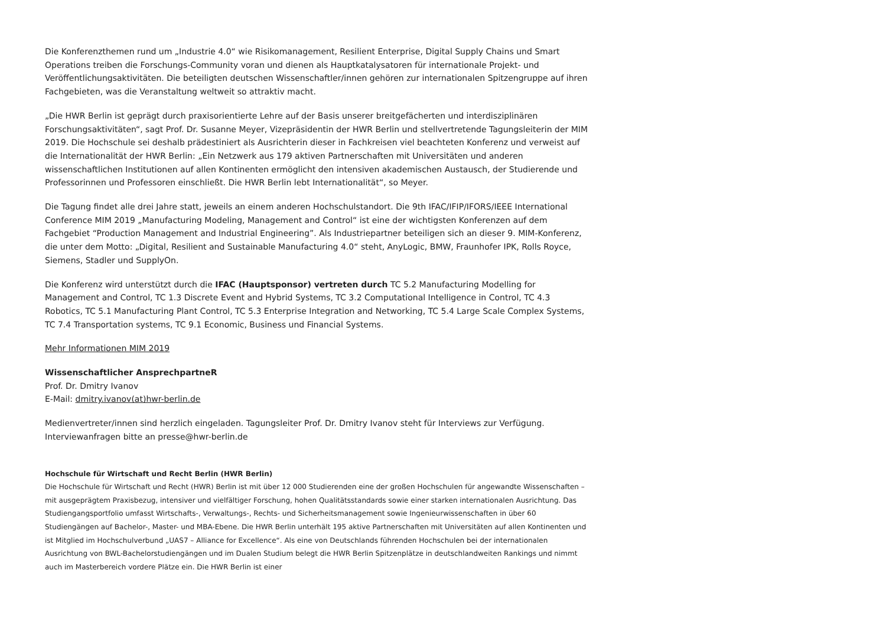Die Konferenzthemen rund um „Industrie 4.0“ wie Risikomanagement, Resilient Enterprise, Digital Supply Chains und Smart Operations treiben die Forschungs-Community voran und dienen als Hauptkatalysatoren für internationale Projekt- und Veröffentlichungsaktivitäten. Die beteiligten deutschen Wissenschaftler/innen gehören zur internationalen Spitzengruppe auf ihren Fachgebieten, was die Veranstaltung weltweit so attraktiv macht.
„Die HWR Berlin ist geprägt durch praxisorientierte Lehre auf der Basis unserer breitgefächerten und interdisziplinären Forschungsaktivitäten“, sagt Prof. Dr. Susanne Meyer, Vizepräsidentin der HWR Berlin und stellvertretende Tagungsleiterin der MIM 2019. Die Hochschule sei deshalb prädestiniert als Ausrichterin dieser in Fachkreisen viel beachteten Konferenz und verweist auf die Internationalität der HWR Berlin: „Ein Netzwerk aus 179 aktiven Partnerschaften mit Universitäten und anderen wissenschaftlichen Institutionen auf allen Kontinenten ermöglicht den intensiven akademischen Austausch, der Studierende und Professorinnen und Professoren einschließt. Die HWR Berlin lebt Internationalität“, so Meyer.
Die Tagung findet alle drei Jahre statt, jeweils an einem anderen Hochschulstandort. Die 9th IFAC/IFIP/IFORS/IEEE International Conference MIM 2019 „Manufacturing Modeling, Management and Control“ ist eine der wichtigsten Konferenzen auf dem Fachgebiet “Production Management and Industrial Engineering”. Als Industriepartner beteiligen sich an dieser 9. MIM-Konferenz, die unter dem Motto: „Digital, Resilient and Sustainable Manufacturing 4.0“ steht, AnyLogic, BMW, Fraunhofer IPK, Rolls Royce, Siemens, Stadler und SupplyOn.
Die Konferenz wird unterstützt durch die IFAC (Hauptsponsor) vertreten durch TC 5.2 Manufacturing Modelling for Management and Control, TC 1.3 Discrete Event and Hybrid Systems, TC 3.2 Computational Intelligence in Control, TC 4.3 Robotics, TC 5.1 Manufacturing Plant Control, TC 5.3 Enterprise Integration and Networking, TC 5.4 Large Scale Complex Systems, TC 7.4 Transportation systems, TC 9.1 Economic, Business und Financial Systems.
Mehr Informationen MIM 2019
Wissenschaftlicher AnsprechpartneR
Prof. Dr. Dmitry Ivanov
E-Mail: dmitry.ivanov(at)hwr-berlin.de
Medienvertreter/innen sind herzlich eingeladen. Tagungsleiter Prof. Dr. Dmitry Ivanov steht für Interviews zur Verfügung. Interviewanfragen bitte an presse@hwr-berlin.de
Hochschule für Wirtschaft und Recht Berlin (HWR Berlin)
Die Hochschule für Wirtschaft und Recht (HWR) Berlin ist mit über 12 000 Studierenden eine der großen Hochschulen für angewandte Wissenschaften – mit ausgeprägtem Praxisbezug, intensiver und vielfältiger Forschung, hohen Qualitätsstandards sowie einer starken internationalen Ausrichtung. Das Studiengangsportfolio umfasst Wirtschafts-, Verwaltungs-, Rechts- und Sicherheitsmanagement sowie Ingenieurwissenschaften in über 60 Studiengängen auf Bachelor-, Master- und MBA-Ebene. Die HWR Berlin unterhält 195 aktive Partnerschaften mit Universitäten auf allen Kontinenten und ist Mitglied im Hochschulverbund „UAS7 – Alliance for Excellence“. Als eine von Deutschlands führenden Hochschulen bei der internationalen Ausrichtung von BWL-Bachelorstudiengängen und im Dualen Studium belegt die HWR Berlin Spitzenplätze in deutschlandweiten Rankings und nimmt auch im Masterbereich vordere Plätze ein. Die HWR Berlin ist einer